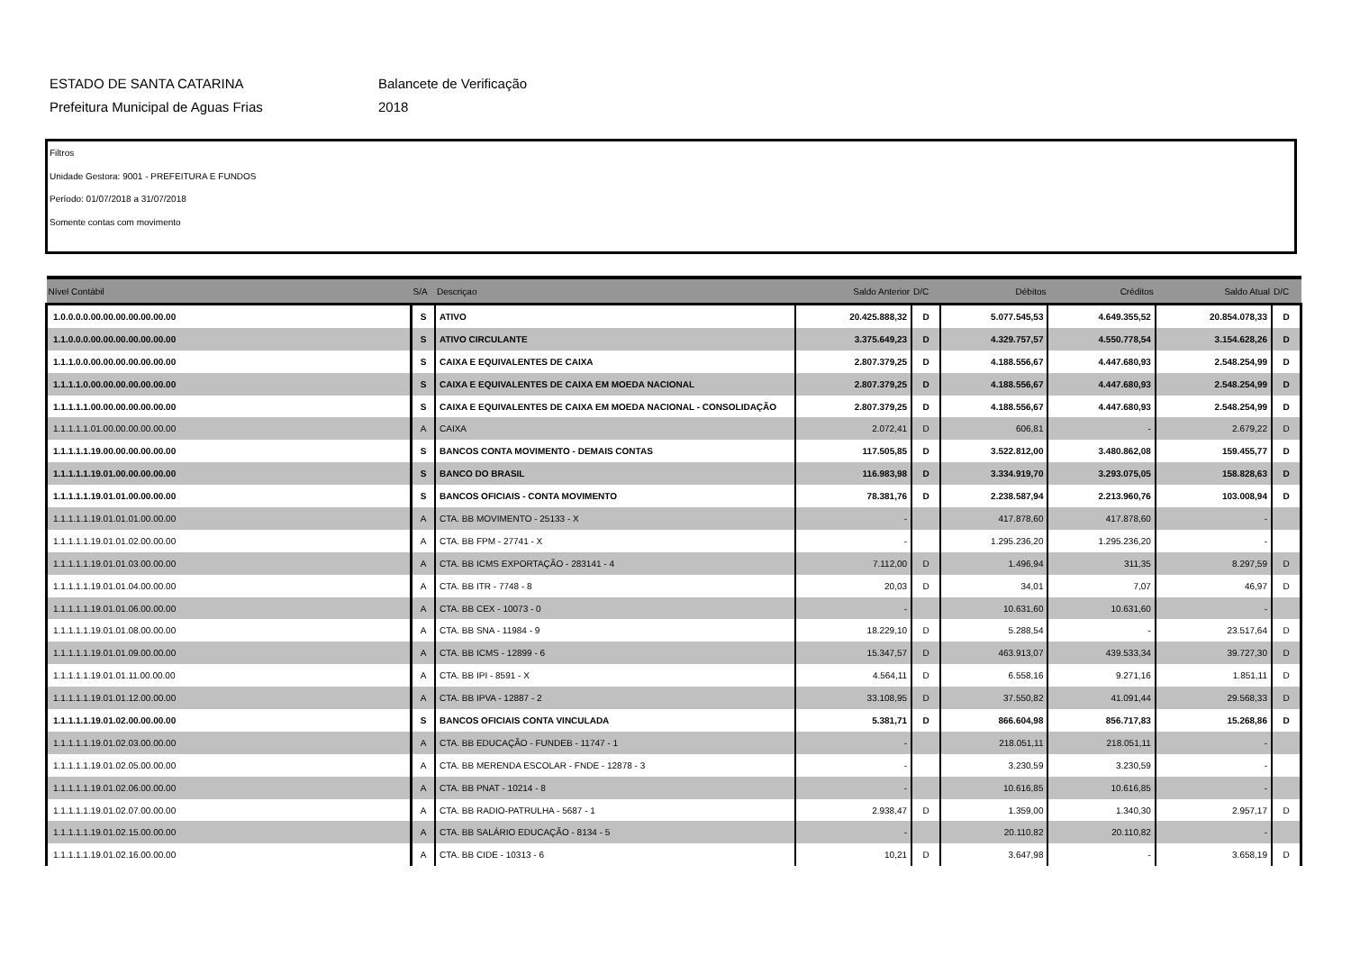ESTADO DE SANTA CATARINA
Prefeitura Municipal de Aguas Frias
Balancete de Verificação
2018
Filtros
Unidade Gestora: 9001 - PREFEITURA E FUNDOS
Período: 01/07/2018 a 31/07/2018
Somente contas com movimento
| Nível Contábil | S/A | Descriçao | Saldo Anterior | D/C | Débitos | Créditos | Saldo Atual | D/C |
| --- | --- | --- | --- | --- | --- | --- | --- | --- |
| 1.0.0.0.0.00.00.00.00.00.00.00 | S | ATIVO | 20.425.888,32 | D | 5.077.545,53 | 4.649.355,52 | 20.854.078,33 | D |
| 1.1.0.0.0.00.00.00.00.00.00.00 | S | ATIVO CIRCULANTE | 3.375.649,23 | D | 4.329.757,57 | 4.550.778,54 | 3.154.628,26 | D |
| 1.1.1.0.0.00.00.00.00.00.00.00 | S | CAIXA E EQUIVALENTES DE CAIXA | 2.807.379,25 | D | 4.188.556,67 | 4.447.680,93 | 2.548.254,99 | D |
| 1.1.1.1.0.00.00.00.00.00.00.00 | S | CAIXA E EQUIVALENTES DE CAIXA EM MOEDA NACIONAL | 2.807.379,25 | D | 4.188.556,67 | 4.447.680,93 | 2.548.254,99 | D |
| 1.1.1.1.1.00.00.00.00.00.00.00 | S | CAIXA E EQUIVALENTES DE CAIXA EM MOEDA NACIONAL - CONSOLIDAÇÃO | 2.807.379,25 | D | 4.188.556,67 | 4.447.680,93 | 2.548.254,99 | D |
| 1.1.1.1.1.01.00.00.00.00.00.00 | A | CAIXA | 2.072,41 | D | 606,81 | - | 2.679,22 | D |
| 1.1.1.1.1.19.00.00.00.00.00.00 | S | BANCOS CONTA MOVIMENTO - DEMAIS CONTAS | 117.505,85 | D | 3.522.812,00 | 3.480.862,08 | 159.455,77 | D |
| 1.1.1.1.1.19.01.00.00.00.00.00 | S | BANCO DO BRASIL | 116.983,98 | D | 3.334.919,70 | 3.293.075,05 | 158.828,63 | D |
| 1.1.1.1.1.19.01.01.00.00.00.00 | S | BANCOS OFICIAIS - CONTA MOVIMENTO | 78.381,76 | D | 2.238.587,94 | 2.213.960,76 | 103.008,94 | D |
| 1.1.1.1.1.19.01.01.01.00.00.00 | A | CTA. BB MOVIMENTO - 25133 - X | - | | 417.878,60 | 417.878,60 | - | |
| 1.1.1.1.1.19.01.01.02.00.00.00 | A | CTA. BB FPM - 27741 - X | - | | 1.295.236,20 | 1.295.236,20 | - | |
| 1.1.1.1.1.19.01.01.03.00.00.00 | A | CTA. BB ICMS EXPORTAÇÃO - 283141 - 4 | 7.112,00 | D | 1.496,94 | 311,35 | 8.297,59 | D |
| 1.1.1.1.1.19.01.01.04.00.00.00 | A | CTA. BB ITR - 7748 - 8 | 20,03 | D | 34,01 | 7,07 | 46,97 | D |
| 1.1.1.1.1.19.01.01.06.00.00.00 | A | CTA. BB CEX - 10073 - 0 | - | | 10.631,60 | 10.631,60 | - | |
| 1.1.1.1.1.19.01.01.08.00.00.00 | A | CTA. BB SNA - 11984 - 9 | 18.229,10 | D | 5.288,54 | - | 23.517,64 | D |
| 1.1.1.1.1.19.01.01.09.00.00.00 | A | CTA. BB ICMS - 12899 - 6 | 15.347,57 | D | 463.913,07 | 439.533,34 | 39.727,30 | D |
| 1.1.1.1.1.19.01.01.11.00.00.00 | A | CTA. BB IPI - 8591 - X | 4.564,11 | D | 6.558,16 | 9.271,16 | 1.851,11 | D |
| 1.1.1.1.1.19.01.01.12.00.00.00 | A | CTA. BB IPVA - 12887 - 2 | 33.108,95 | D | 37.550,82 | 41.091,44 | 29.568,33 | D |
| 1.1.1.1.1.19.01.02.00.00.00.00 | S | BANCOS OFICIAIS CONTA VINCULADA | 5.381,71 | D | 866.604,98 | 856.717,83 | 15.268,86 | D |
| 1.1.1.1.1.19.01.02.03.00.00.00 | A | CTA. BB EDUCAÇÃO - FUNDEB - 11747 - 1 | - | | 218.051,11 | 218.051,11 | - | |
| 1.1.1.1.1.19.01.02.05.00.00.00 | A | CTA. BB MERENDA ESCOLAR - FNDE - 12878 - 3 | - | | 3.230,59 | 3.230,59 | - | |
| 1.1.1.1.1.19.01.02.06.00.00.00 | A | CTA. BB PNAT - 10214 - 8 | - | | 10.616,85 | 10.616,85 | - | |
| 1.1.1.1.1.19.01.02.07.00.00.00 | A | CTA. BB RADIO-PATRULHA - 5687 - 1 | 2.938,47 | D | 1.359,00 | 1.340,30 | 2.957,17 | D |
| 1.1.1.1.1.19.01.02.15.00.00.00 | A | CTA. BB SALÁRIO EDUCAÇÃO - 8134 - 5 | - | | 20.110,82 | 20.110,82 | - | |
| 1.1.1.1.1.19.01.02.16.00.00.00 | A | CTA. BB CIDE - 10313 - 6 | 10,21 | D | 3.647,98 | - | 3.658,19 | D |